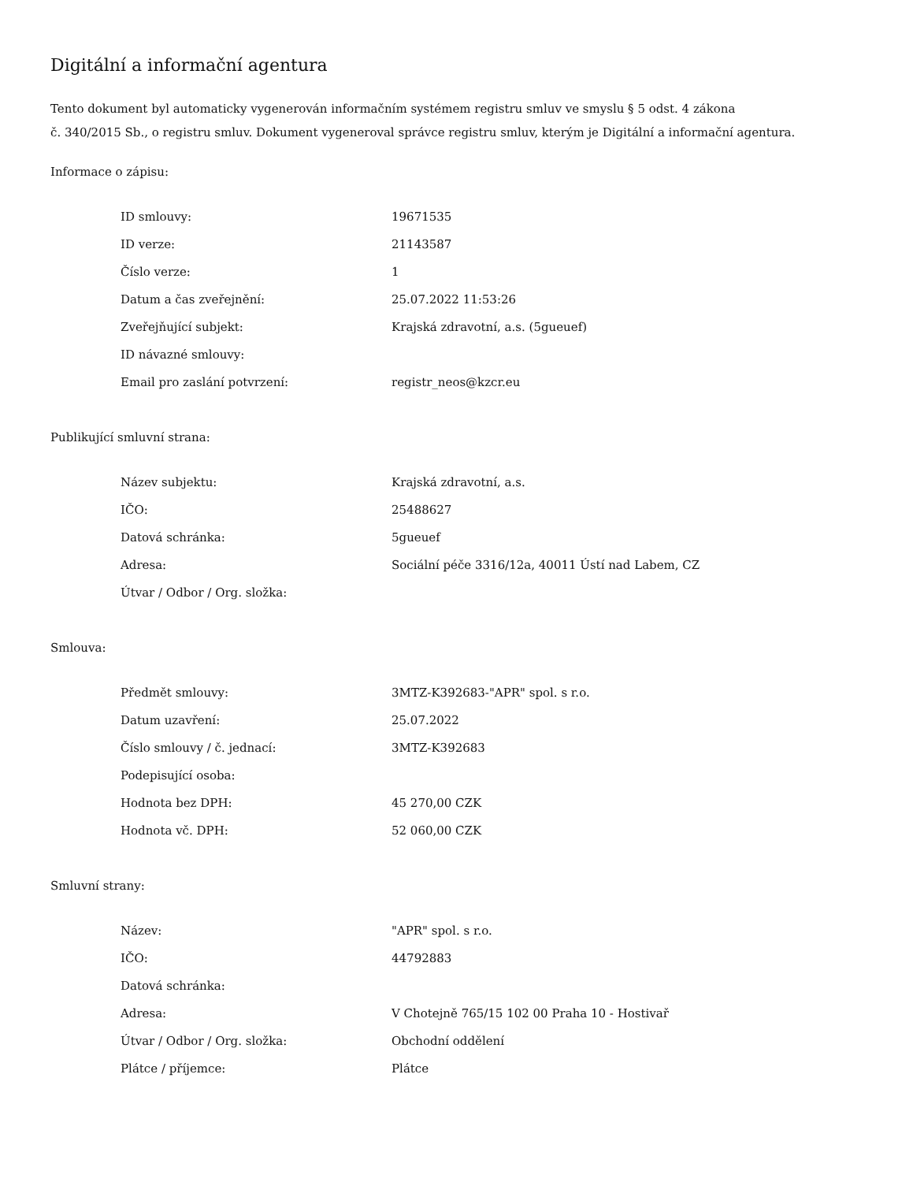Digitální a informační agentura
Tento dokument byl automaticky vygenerován informačním systémem registru smluv ve smyslu § 5 odst. 4 zákona
č. 340/2015 Sb., o registru smluv. Dokument vygeneroval správce registru smluv, kterým je Digitální a informační agentura.
Informace o zápisu:
| ID smlouvy: | 19671535 |
| ID verze: | 21143587 |
| Číslo verze: | 1 |
| Datum a čas zveřejnění: | 25.07.2022 11:53:26 |
| Zveřejňující subjekt: | Krajská zdravotní, a.s. (5gueuef) |
| ID návazné smlouvy: | |
| Email pro zaslání potvrzení: | registr_neos@kzcr.eu |
Publikující smluvní strana:
| Název subjektu: | Krajská zdravotní, a.s. |
| IČO: | 25488627 |
| Datová schránka: | 5gueuef |
| Adresa: | Sociální péče 3316/12a, 40011 Ústí nad Labem, CZ |
| Útvar / Odbor / Org. složka: | |
Smlouva:
| Předmět smlouvy: | 3MTZ-K392683-"APR" spol. s r.o. |
| Datum uzavření: | 25.07.2022 |
| Číslo smlouvy / č. jednací: | 3MTZ-K392683 |
| Podepisující osoba: | |
| Hodnota bez DPH: | 45 270,00 CZK |
| Hodnota vč. DPH: | 52 060,00 CZK |
Smluvní strany:
| Název: | "APR" spol. s r.o. |
| IČO: | 44792883 |
| Datová schránka: | |
| Adresa: | V Chotejně 765/15 102 00 Praha 10 - Hostivař |
| Útvar / Odbor / Org. složka: | Obchodní oddělení |
| Plátce / příjemce: | Plátce |